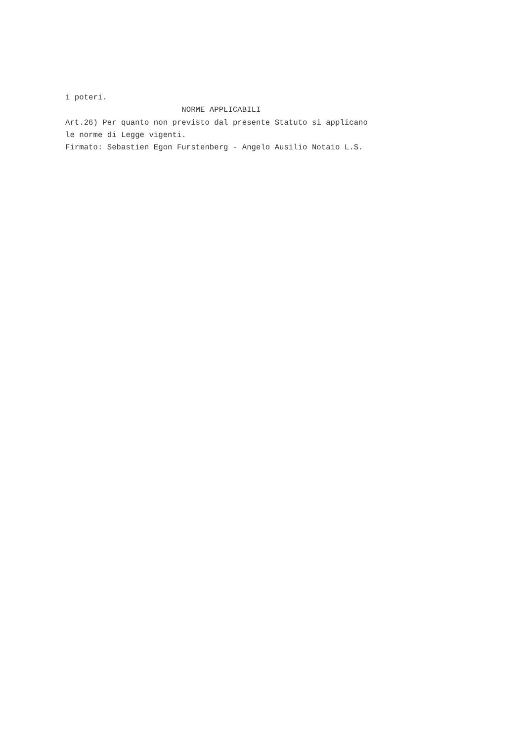i poteri. NORME APPLICABILI Art.26) Per quanto non previsto dal presente Statuto si applicano le norme di Legge vigenti. Firmato: Sebastien Egon Furstenberg - Angelo Ausilio Notaio L.S.